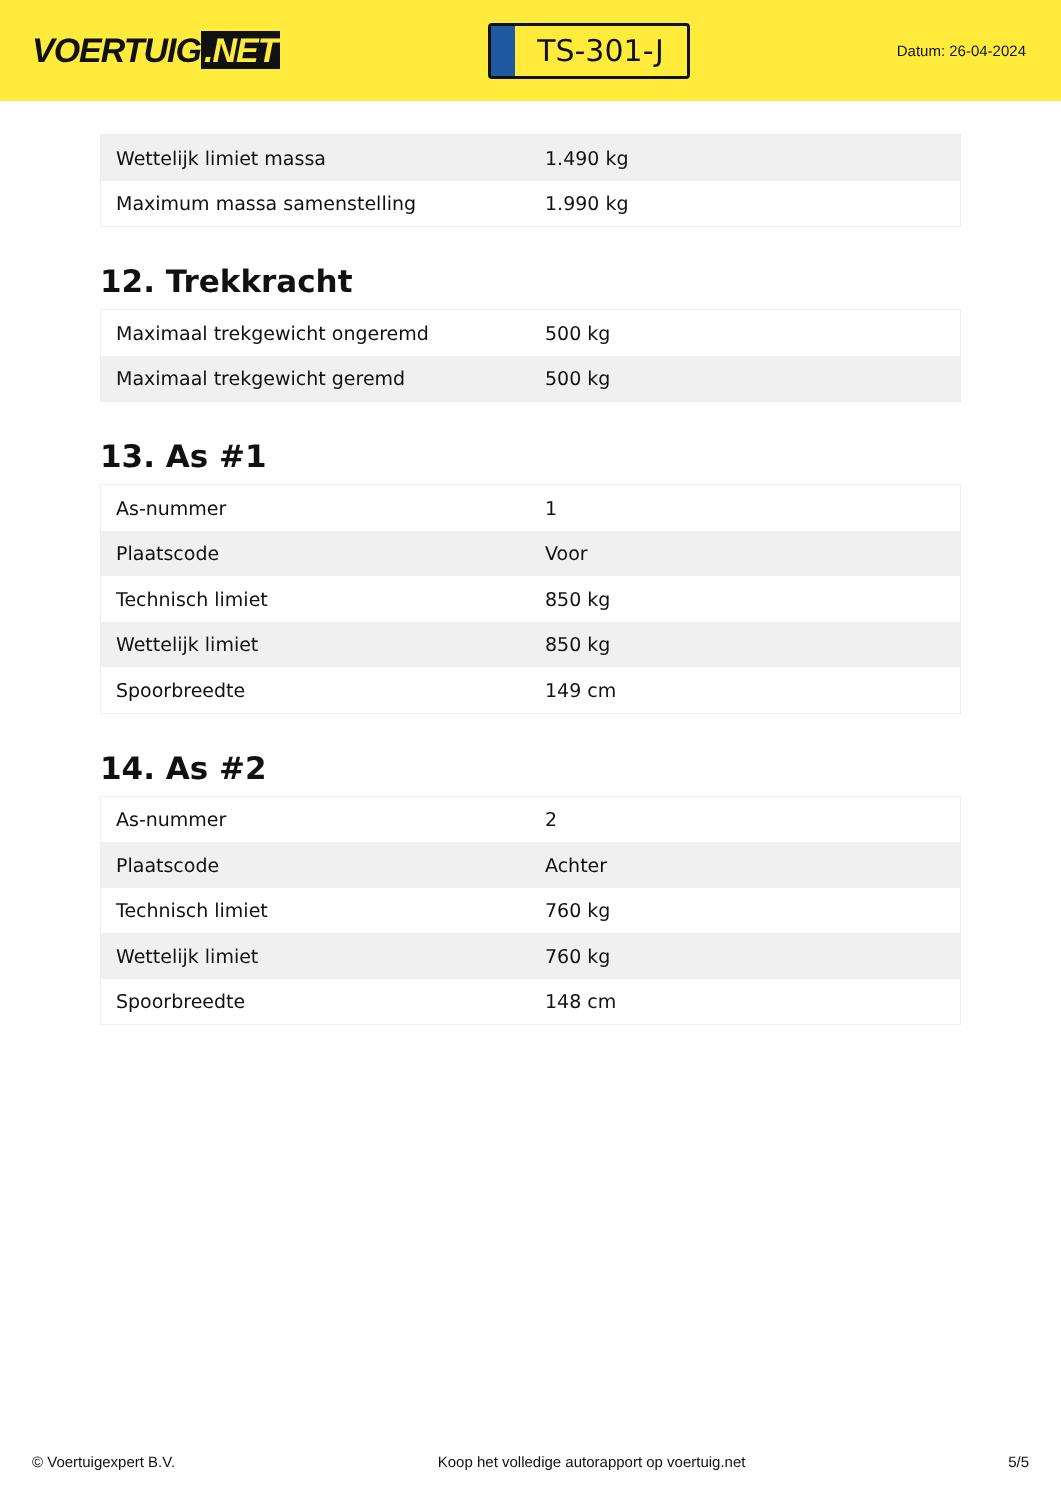VOERTUIG.NET
TS-301-J
Datum: 26-04-2024
| Wettelijk limiet massa | 1.490 kg |
| Maximum massa samenstelling | 1.990 kg |
12. Trekkracht
| Maximaal trekgewicht ongeremd | 500 kg |
| Maximaal trekgewicht geremd | 500 kg |
13. As #1
| As-nummer | 1 |
| Plaatscode | Voor |
| Technisch limiet | 850 kg |
| Wettelijk limiet | 850 kg |
| Spoorbreedte | 149 cm |
14. As #2
| As-nummer | 2 |
| Plaatscode | Achter |
| Technisch limiet | 760 kg |
| Wettelijk limiet | 760 kg |
| Spoorbreedte | 148 cm |
© Voertuigexpert B.V. Koop het volledige autorapport op voertuig.net 5/5